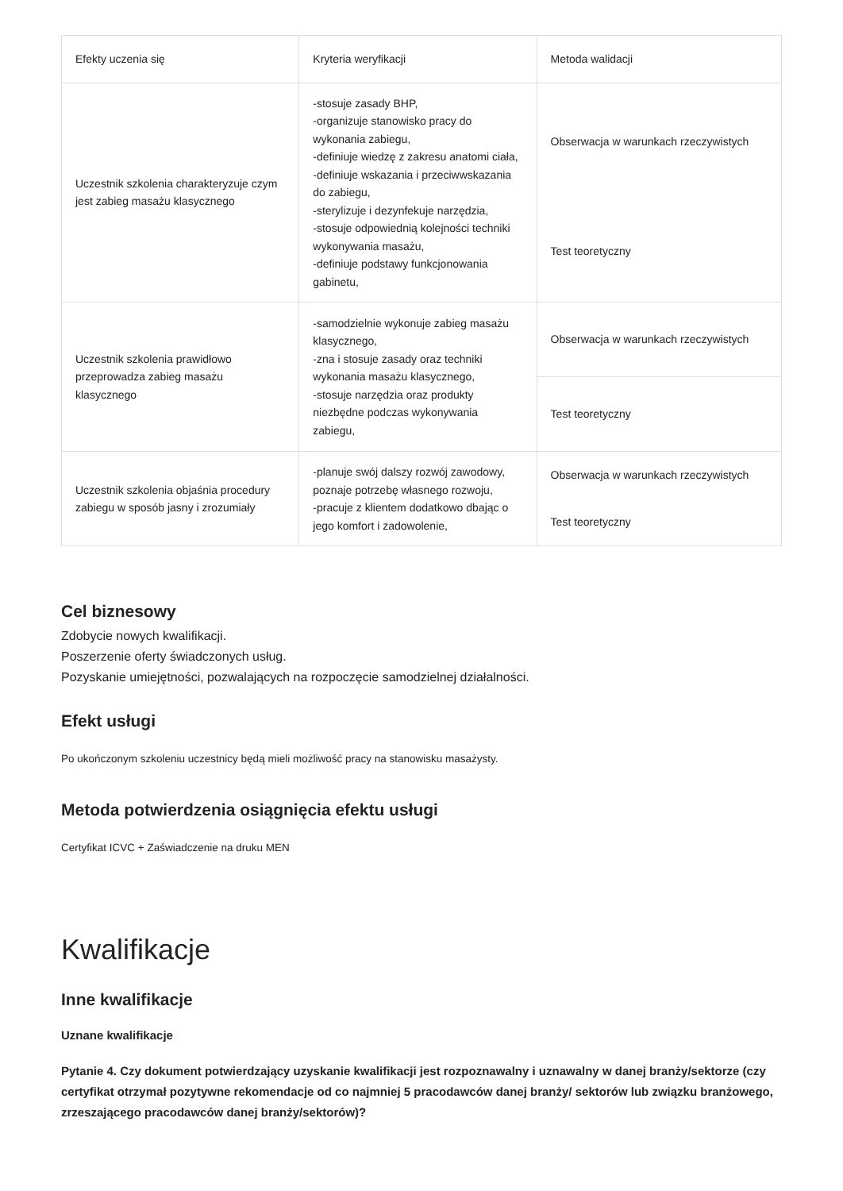| Efekty uczenia się | Kryteria weryfikacji | Metoda walidacji |
| --- | --- | --- |
| Uczestnik szkolenia charakteryzuje czym jest zabieg masażu klasycznego | -stosuje zasady BHP, -organizuje stanowisko pracy do wykonania zabiegu, -definiuje wiedzę z zakresu anatomi ciała, -definiuje wskazania i przeciwwskazania do zabiegu, -sterylizuje i dezynfekuje narzędzia, -stosuje odpowiednią kolejności techniki wykonywania masażu, -definiuje podstawy funkcjonowania gabinetu, | Obserwacja w warunkach rzeczywistych |
| | | Test teoretyczny |
| Uczestnik szkolenia prawidłowo przeprowadza zabieg masażu klasycznego | -samodzielnie wykonuje zabieg masażu klasycznego, -zna i stosuje zasady oraz techniki wykonania masażu klasycznego, -stosuje narzędzia oraz produkty niezbędne podczas wykonywania zabiegu, | Obserwacja w warunkach rzeczywistych |
| | | Test teoretyczny |
| Uczestnik szkolenia objaśnia procedury zabiegu w sposób jasny i zrozumiały | -planuje swój dalszy rozwój zawodowy, poznaje potrzebę własnego rozwoju, -pracuje z klientem dodatkowo dbając o jego komfort i zadowolenie, | Obserwacja w warunkach rzeczywistych |
| | | Test teoretyczny |
Cel biznesowy
Zdobycie nowych kwalifikacji.
Poszerzenie oferty świadczonych usług.
Pozyskanie umiejętności, pozwalających na rozpoczęcie samodzielnej działalności.
Efekt usługi
Po ukończonym szkoleniu uczestnicy będą mieli możliwość pracy na stanowisku masażysty.
Metoda potwierdzenia osiągnięcia efektu usługi
Certyfikat ICVC + Zaświadczenie na druku MEN
Kwalifikacje
Inne kwalifikacje
Uznane kwalifikacje
Pytanie 4. Czy dokument potwierdzający uzyskanie kwalifikacji jest rozpoznawalny i uznawalny w danej branży/sektorze (czy certyfikat otrzymał pozytywne rekomendacje od co najmniej 5 pracodawców danej branży/ sektorów lub związku branżowego, zrzeszającego pracodawców danej branży/sektorów)?